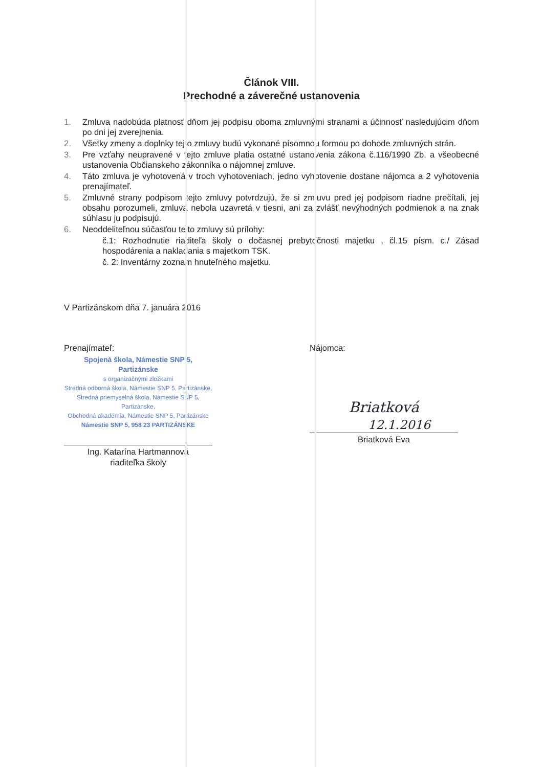Článok VIII.
Prechodné a záverečné ustanovenia
1. Zmluva nadobúda platnosť dňom jej podpisu oboma zmluvnými stranami a účinnosť nasledujúcim dňom po dni jej zverejnenia.
2. Všetky zmeny a doplnky tejto zmluvy budú vykonané písomnou formou po dohode zmluvných strán.
3. Pre vzťahy neupravené v tejto zmluve platia ostatné ustanovenia zákona č.116/1990 Zb. a všeobecné ustanovenia Občianskeho zákonníka o nájomnej zmluve.
4. Táto zmluva je vyhotovená v troch vyhotoveniach, jedno vyhotovenie dostane nájomca a 2 vyhotovenia prenajímateľ.
5. Zmluvné strany podpisom tejto zmluvy potvrdzujú, že si zmluvu pred jej podpisom riadne prečítali, jej obsahu porozumeli, zmluva nebola uzavretá v tiesni, ani za zvlášť nevýhodných podmienok a na znak súhlasu ju podpisujú.
6. Neoddeliteľnou súčasťou tejto zmluvy sú prílohy:
č.1: Rozhodnutie riaditeľa školy o dočasnej prebytočnosti majetku , čl.15 písm. c./ Zásad hospodárenia a nakladania s majetkom TSK.
č. 2: Inventárny zoznam hnuteľného majetku.
V Partizánskom dňa 7. januára 2016
Prenajímateľ:
Spojená škola, Námestie SNP 5, Partizánske
s organizačnými zložkami
Stredná odborná škola, Námestie SNP 5, Partizánske,
Stredná priemyselná škola, Námestie SNP 5, Partizánske,
Obchodná akadémia, Námestie SNP 5, Partizánske
Námestie SNP 5, 958 23 PARTIZÁNSKE
Ing. Katarína Hartmannová
riaditeľka školy
Nájomca:
Briatková 12.1.2016
Briatková Eva